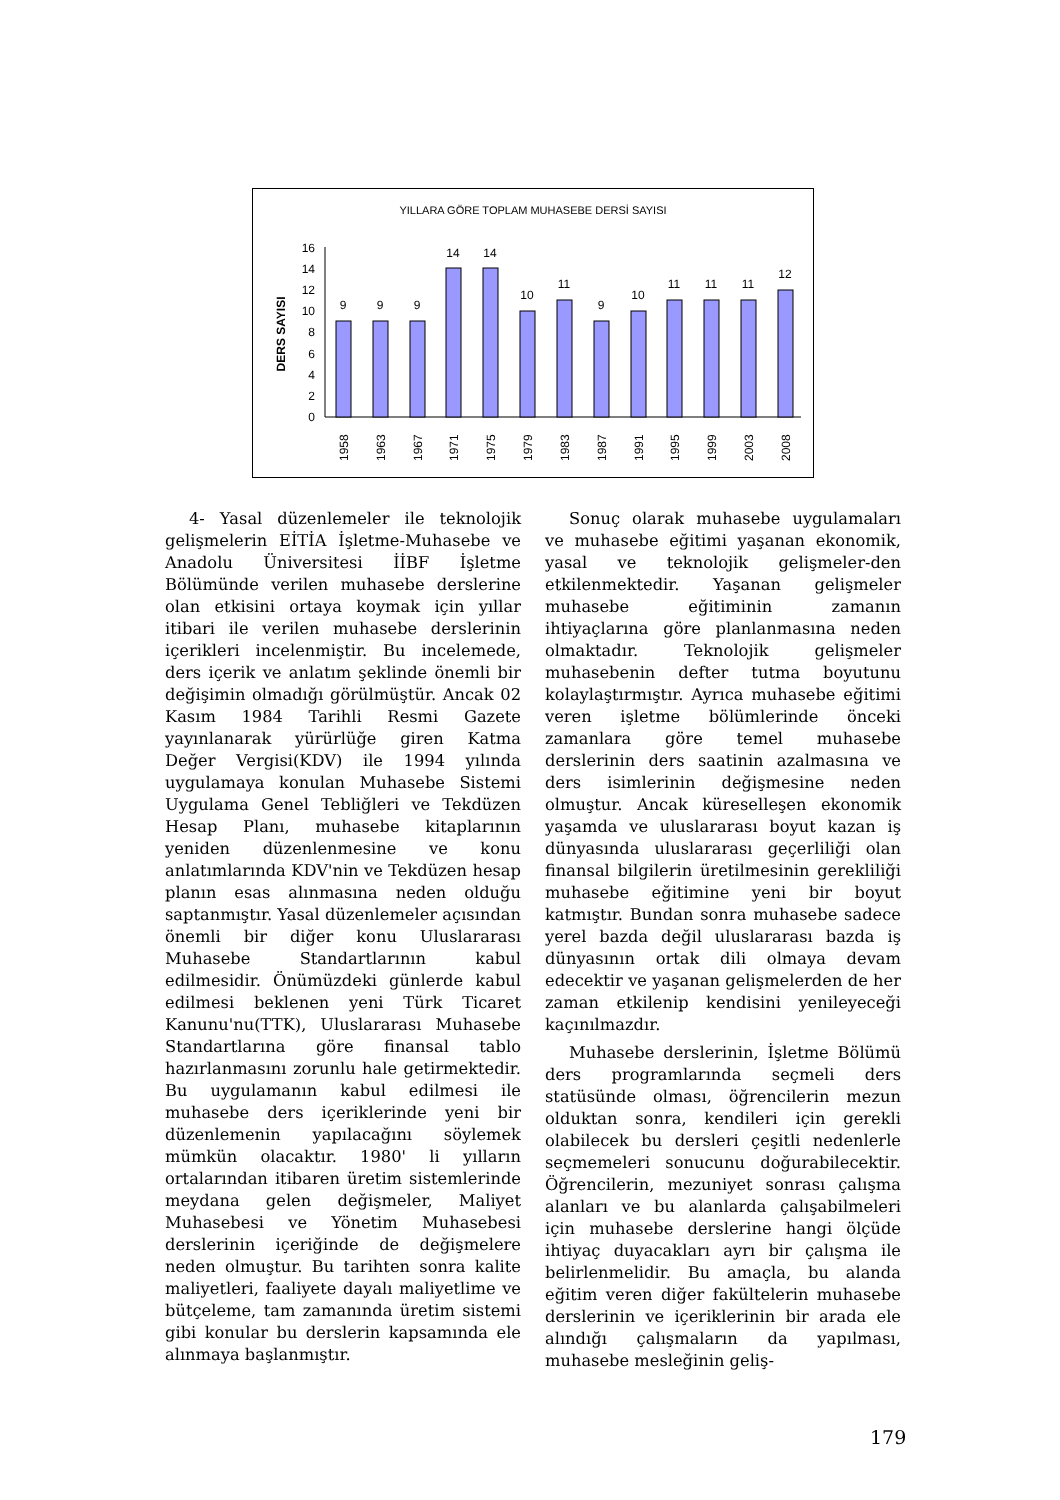YILLARA GÖRE TOPLAM MUHASEBE DERSİ SAYISI
DERS SAYISI
0
2
4
6
8
10
12
14
16
9
9
9
14
14
10
11
9
10
11
11
11
12
1958
1963
1967
1971
1975
1979
1983
1987
1991
1995
1999
2003
2008
4- Yasal düzenlemeler ile teknolojik gelişmelerin EİTİA İşletme-Muhasebe ve Anadolu Üniversitesi İİBF İşletme Bölümünde verilen muhasebe derslerine olan etkisini ortaya koymak için yıllar itibari ile verilen muhasebe derslerinin içerikleri incelenmiştir. Bu incelemede, ders içerik ve anlatım şeklinde önemli bir değişimin olmadığı görülmüştür. Ancak 02 Kasım 1984 Tarihli Resmi Gazete yayınlanarak yürürlüğe giren Katma Değer Vergisi(KDV) ile 1994 yılında uygulamaya konulan Muhasebe Sistemi Uygulama Genel Tebliğleri ve Tekdüzen Hesap Planı, muhasebe kitaplarının yeniden düzenlenmesine ve konu anlatımlarında KDV'nin ve Tekdüzen hesap planın esas alınmasına neden olduğu saptanmıştır. Yasal düzenlemeler açısından önemli bir diğer konu Uluslararası Muhasebe Standartlarının kabul edilmesidir. Önümüzdeki günlerde kabul edilmesi beklenen yeni Türk Ticaret Kanunu'nu(TTK), Uluslararası Muhasebe Standartlarına göre finansal tablo hazırlanmasını zorunlu hale getirmektedir. Bu uygulamanın kabul edilmesi ile muhasebe ders içeriklerinde yeni bir düzenlemenin yapılacağını söylemek mümkün olacaktır. 1980' li yılların ortalarından itibaren üretim sistemlerinde meydana gelen değişmeler, Maliyet Muhasebesi ve Yönetim Muhasebesi derslerinin içeriğinde de değişmelere neden olmuştur. Bu tarihten sonra kalite maliyetleri, faaliyete dayalı maliyetlime ve bütçeleme, tam zamanında üretim sistemi gibi konular bu derslerin kapsamında ele alınmaya başlanmıştır.
Sonuç olarak muhasebe uygulamaları ve muhasebe eğitimi yaşanan ekonomik, yasal ve teknolojik gelişmeler-den etkilenmektedir. Yaşanan gelişmeler muhasebe eğitiminin zamanın ihtiyaçlarına göre planlanmasına neden olmaktadır. Teknolojik gelişmeler muhasebenin defter tutma boyutunu kolaylaştırmıştır. Ayrıca muhasebe eğitimi veren işletme bölümlerinde önceki zamanlara göre temel muhasebe derslerinin ders saatinin azalmasına ve ders isimlerinin değişmesine neden olmuştur. Ancak küreselleşen ekonomik yaşamda ve uluslararası boyut kazan iş dünyasında uluslararası geçerliliği olan finansal bilgilerin üretilmesinin gerekliliği muhasebe eğitimine yeni bir boyut katmıştır. Bundan sonra muhasebe sadece yerel bazda değil uluslararası bazda iş dünyasının ortak dili olmaya devam edecektir ve yaşanan gelişmelerden de her zaman etkilenip kendisini yenileyeceği kaçınılmazdır.
Muhasebe derslerinin, İşletme Bölümü ders programlarında seçmeli ders statüsünde olması, öğrencilerin mezun olduktan sonra, kendileri için gerekli olabilecek bu dersleri çeşitli nedenlerle seçmemeleri sonucunu doğurabilecektir. Öğrencilerin, mezuniyet sonrası çalışma alanları ve bu alanlarda çalışabilmeleri için muhasebe derslerine hangi ölçüde ihtiyaç duyacakları ayrı bir çalışma ile belirlenmelidir. Bu amaçla, bu alanda eğitim veren diğer fakültelerin muhasebe derslerinin ve içeriklerinin bir arada ele alındığı çalışmaların da yapılması, muhasebe mesleğinin geliş-
179